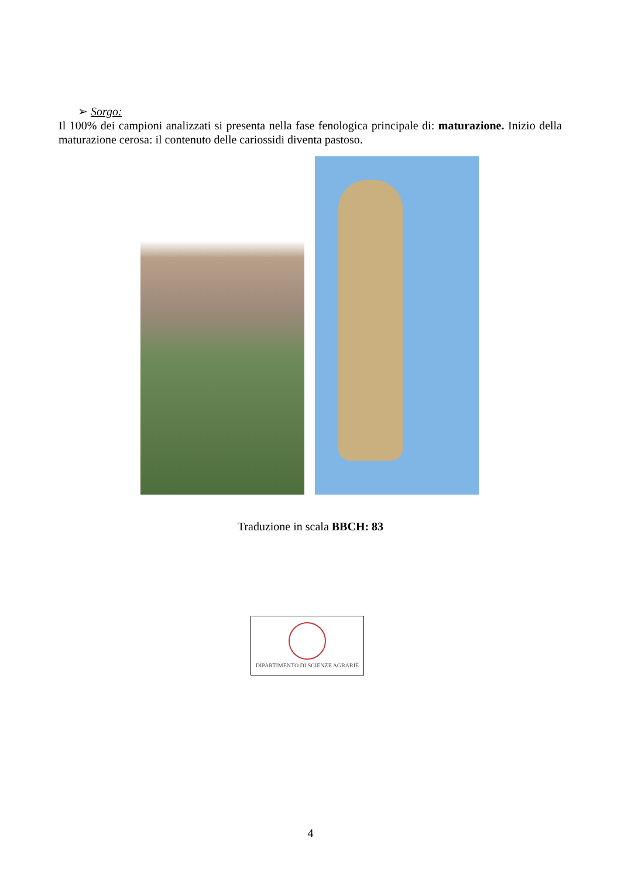➢ Sorgo:
Il 100% dei campioni analizzati si presenta nella fase fenologica principale di: maturazione. Inizio della maturazione cerosa: il contenuto delle cariossidi diventa pastoso.
Traduzione in scala BBCH: 83
DIPARTIMENTO DI SCIENZE AGRARIE
4